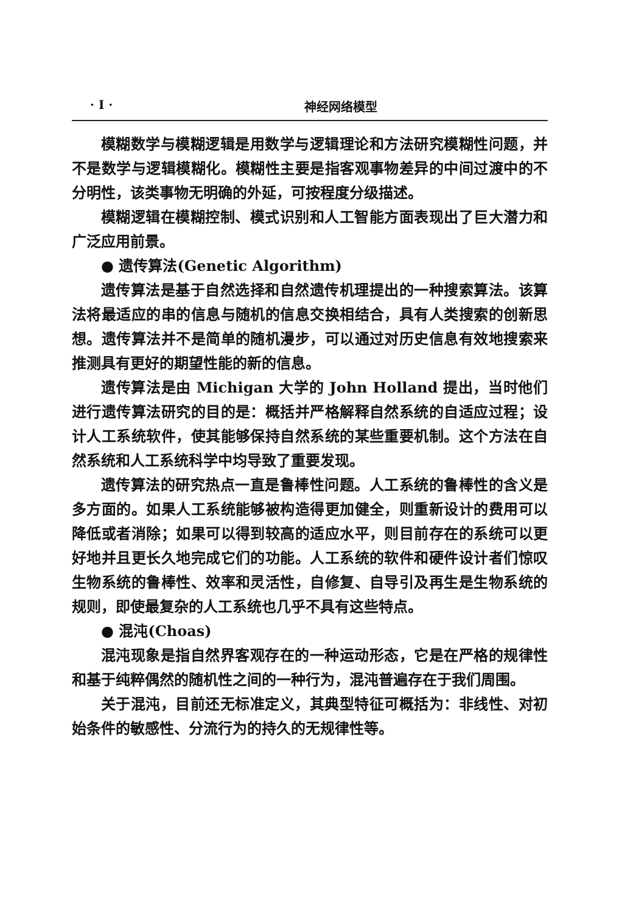· I · 神经网络模型
模糊数学与模糊逻辑是用数学与逻辑理论和方法研究模糊性问题，并不是数学与逻辑模糊化。模糊性主要是指客观事物差异的中间过渡中的不分明性，该类事物无明确的外延，可按程度分级描述。
模糊逻辑在模糊控制、模式识别和人工智能方面表现出了巨大潜力和广泛应用前景。
● 遗传算法(Genetic Algorithm)
遗传算法是基于自然选择和自然遗传机理提出的一种搜索算法。该算法将最适应的串的信息与随机的信息交换相结合，具有人类搜索的创新思想。遗传算法并不是简单的随机漫步，可以通过对历史信息有效地搜索来推测具有更好的期望性能的新的信息。
遗传算法是由 Michigan 大学的 John Holland 提出，当时他们进行遗传算法研究的目的是：概括并严格解释自然系统的自适应过程；设计人工系统软件，使其能够保持自然系统的某些重要机制。这个方法在自然系统和人工系统科学中均导致了重要发现。
遗传算法的研究热点一直是鲁棒性问题。人工系统的鲁棒性的含义是多方面的。如果人工系统能够被构造得更加健全，则重新设计的费用可以降低或者消除；如果可以得到较高的适应水平，则目前存在的系统可以更好地并且更长久地完成它们的功能。人工系统的软件和硬件设计者们惊叹生物系统的鲁棒性、效率和灵活性，自修复、自导引及再生是生物系统的规则，即使最复杂的人工系统也几乎不具有这些特点。
● 混沌(Choas)
混沌现象是指自然界客观存在的一种运动形态，它是在严格的规律性和基于纯粹偶然的随机性之间的一种行为，混沌普遍存在于我们周围。
关于混沌，目前还无标准定义，其典型特征可概括为：非线性、对初始条件的敏感性、分流行为的持久的无规律性等。